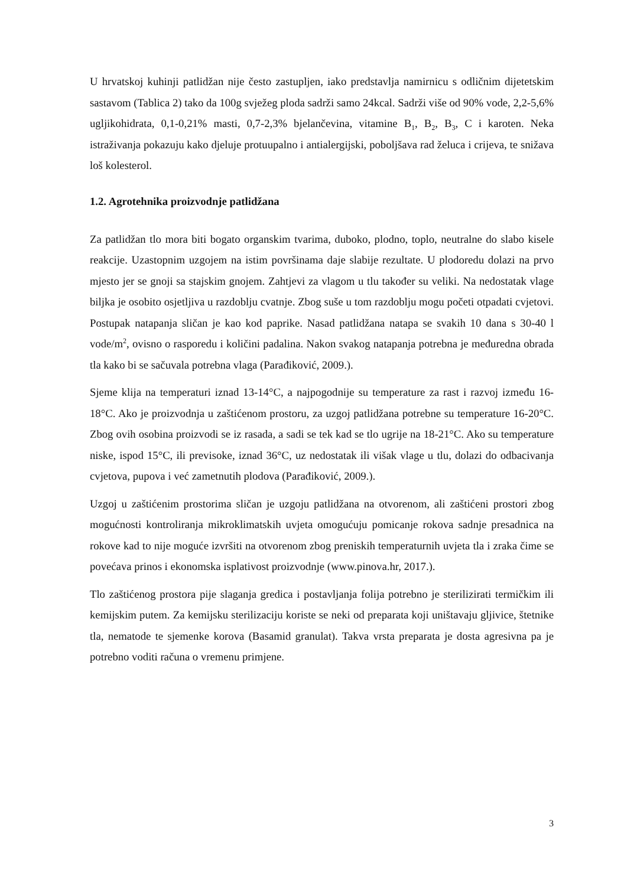U hrvatskoj kuhinji patlidžan nije često zastupljen, iako predstavlja namirnicu s odličnim dijetetskim sastavom (Tablica 2) tako da 100g svježeg ploda sadrži samo 24kcal. Sadrži više od 90% vode, 2,2-5,6% ugljikohidrata, 0,1-0,21% masti, 0,7-2,3% bjelančevina, vitamine B<sub>1</sub>, B<sub>2</sub>, B<sub>3</sub>, C i karoten. Neka istraživanja pokazuju kako djeluje protuupalno i antialergijski, poboljšava rad želuca i crijeva, te snižava loš kolesterol.
1.2. Agrotehnika proizvodnje patlidžana
Za patlidžan tlo mora biti bogato organskim tvarima, duboko, plodno, toplo, neutralne do slabo kisele reakcije. Uzastopnim uzgojem na istim površinama daje slabije rezultate. U plodoredu dolazi na prvo mjesto jer se gnoji sa stajskim gnojem. Zahtjevi za vlagom u tlu također su veliki. Na nedostatak vlage biljka je osobito osjetljiva u razdoblju cvatnje. Zbog suše u tom razdoblju mogu početi otpadati cvjetovi. Postupak natapanja sličan je kao kod paprike. Nasad patlidžana natapa se svakih 10 dana s 30-40 l vode/m<sup>2</sup>, ovisno o rasporedu i količini padalina. Nakon svakog natapanja potrebna je međuredna obrada tla kako bi se sačuvala potrebna vlaga (Parađiković, 2009.).
Sjeme klija na temperaturi iznad 13-14°C, a najpogodnije su temperature za rast i razvoj između 16-18°C. Ako je proizvodnja u zaštićenom prostoru, za uzgoj patlidžana potrebne su temperature 16-20°C. Zbog ovih osobina proizvodi se iz rasada, a sadi se tek kad se tlo ugrije na 18-21°C. Ako su temperature niske, ispod 15°C, ili previsoke, iznad 36°C, uz nedostatak ili višak vlage u tlu, dolazi do odbacivanja cvjetova, pupova i već zametnutih plodova (Parađiković, 2009.).
Uzgoj u zaštićenim prostorima sličan je uzgoju patlidžana na otvorenom, ali zaštićeni prostori zbog mogućnosti kontroliranja mikroklimatskih uvjeta omogućuju pomicanje rokova sadnje presadnica na rokove kad to nije moguće izvršiti na otvorenom zbog preniskih temperaturnih uvjeta tla i zraka čime se povećava prinos i ekonomska isplativost proizvodnje (www.pinova.hr, 2017.).
Tlo zaštićenog prostora pije slaganja gredica i postavljanja folija potrebno je sterilizirati termičkim ili kemijskim putem. Za kemijsku sterilizaciju koriste se neki od preparata koji uništavaju gljivice, štetnike tla, nematode te sjemenke korova (Basamid granulat). Takva vrsta preparata je dosta agresivna pa je potrebno voditi računa o vremenu primjene.
3